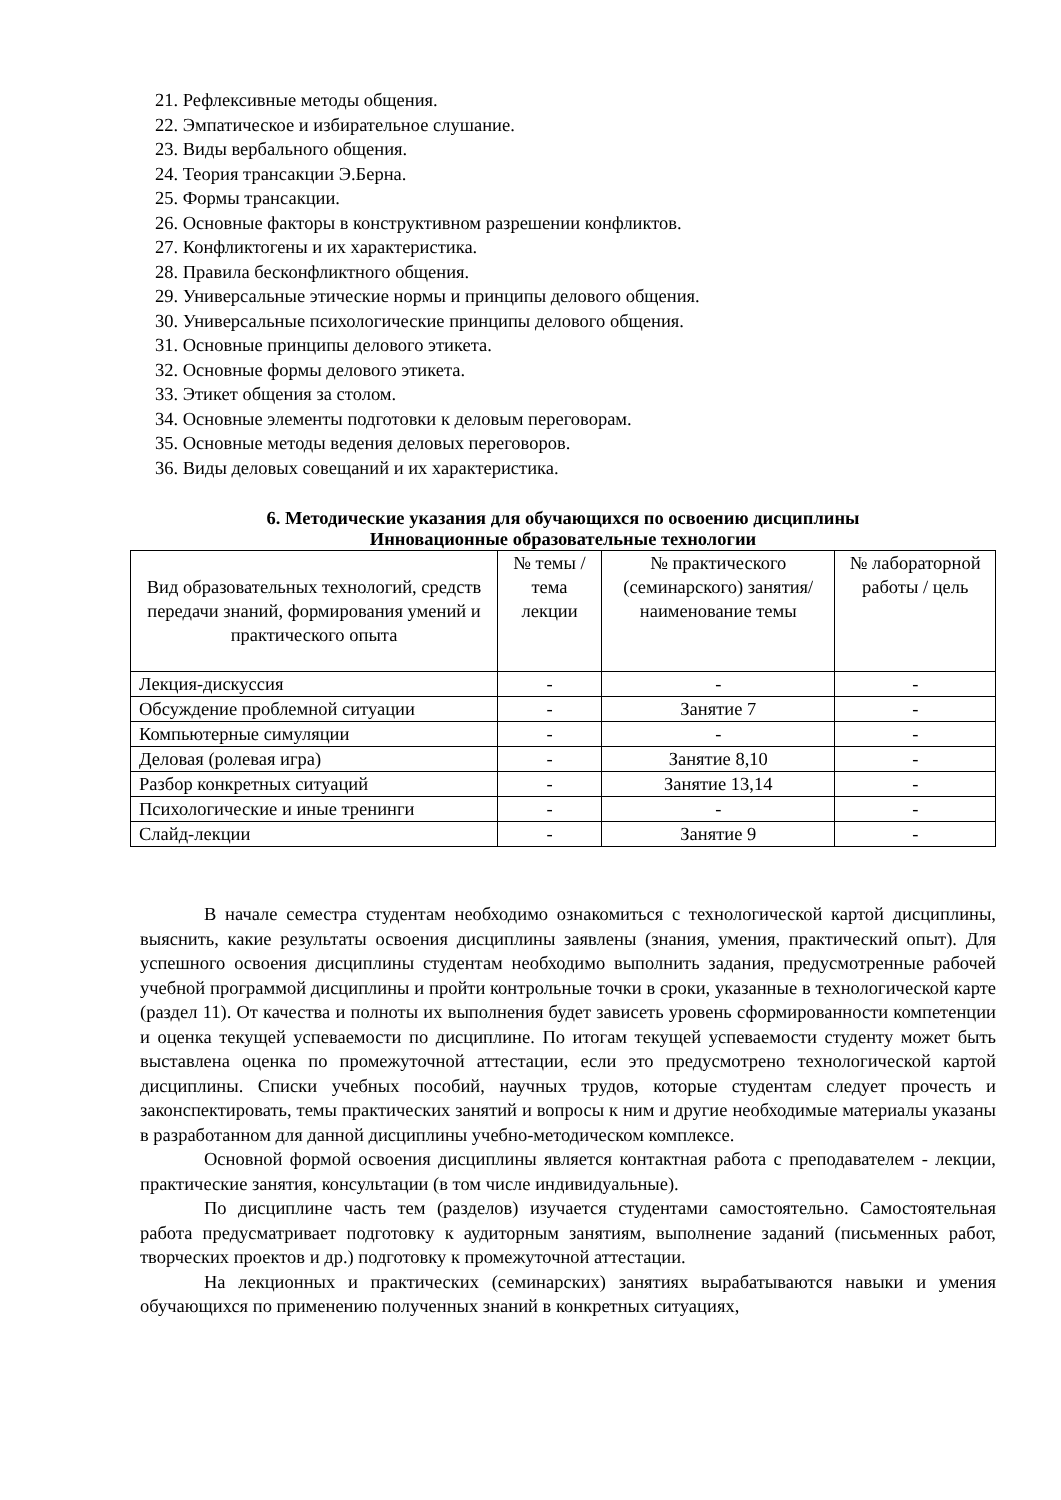21. Рефлексивные методы общения.
22. Эмпатическое и избирательное слушание.
23. Виды вербального общения.
24. Теория трансакции Э.Берна.
25. Формы трансакции.
26. Основные факторы в конструктивном разрешении конфликтов.
27. Конфликтогены и их характеристика.
28. Правила бесконфликтного общения.
29. Универсальные этические нормы и принципы делового общения.
30. Универсальные психологические принципы делового общения.
31. Основные принципы делового этикета.
32. Основные формы делового этикета.
33. Этикет общения за столом.
34. Основные элементы подготовки к деловым переговорам.
35. Основные методы ведения деловых переговоров.
36. Виды деловых совещаний и их характеристика.
6. Методические указания для обучающихся по освоению дисциплины
Инновационные образовательные технологии
| Вид образовательных технологий, средств передачи знаний, формирования умений и практического опыта | № темы / тема лекции | № практического (семинарского) занятия/наименование темы | № лабораторной работы / цель |
| --- | --- | --- | --- |
| Лекция-дискуссия | - | - | - |
| Обсуждение проблемной ситуации | - | Занятие 7 | - |
| Компьютерные симуляции | - | - | - |
| Деловая (ролевая игра) | - | Занятие 8,10 | - |
| Разбор конкретных ситуаций | - | Занятие 13,14 | - |
| Психологические и иные тренинги | - | - | - |
| Слайд-лекции | - | Занятие 9 | - |
В начале семестра студентам необходимо ознакомиться с технологической картой дисциплины, выяснить, какие результаты освоения дисциплины заявлены (знания, умения, практический опыт). Для успешного освоения дисциплины студентам необходимо выполнить задания, предусмотренные рабочей учебной программой дисциплины и пройти контрольные точки в сроки, указанные в технологической карте (раздел 11). От качества и полноты их выполнения будет зависеть уровень сформированности компетенции и оценка текущей успеваемости по дисциплине. По итогам текущей успеваемости студенту может быть выставлена оценка по промежуточной аттестации, если это предусмотрено технологической картой дисциплины. Списки учебных пособий, научных трудов, которые студентам следует прочесть и законспектировать, темы практических занятий и вопросы к ним и другие необходимые материалы указаны в разработанном для данной дисциплины учебно-методическом комплексе.
Основной формой освоения дисциплины является контактная работа с преподавателем - лекции, практические занятия, консультации (в том числе индивидуальные).
По дисциплине часть тем (разделов) изучается студентами самостоятельно. Самостоятельная работа предусматривает подготовку к аудиторным занятиям, выполнение заданий (письменных работ, творческих проектов и др.) подготовку к промежуточной аттестации.
На лекционных и практических (семинарских) занятиях вырабатываются навыки и умения обучающихся по применению полученных знаний в конкретных ситуациях,